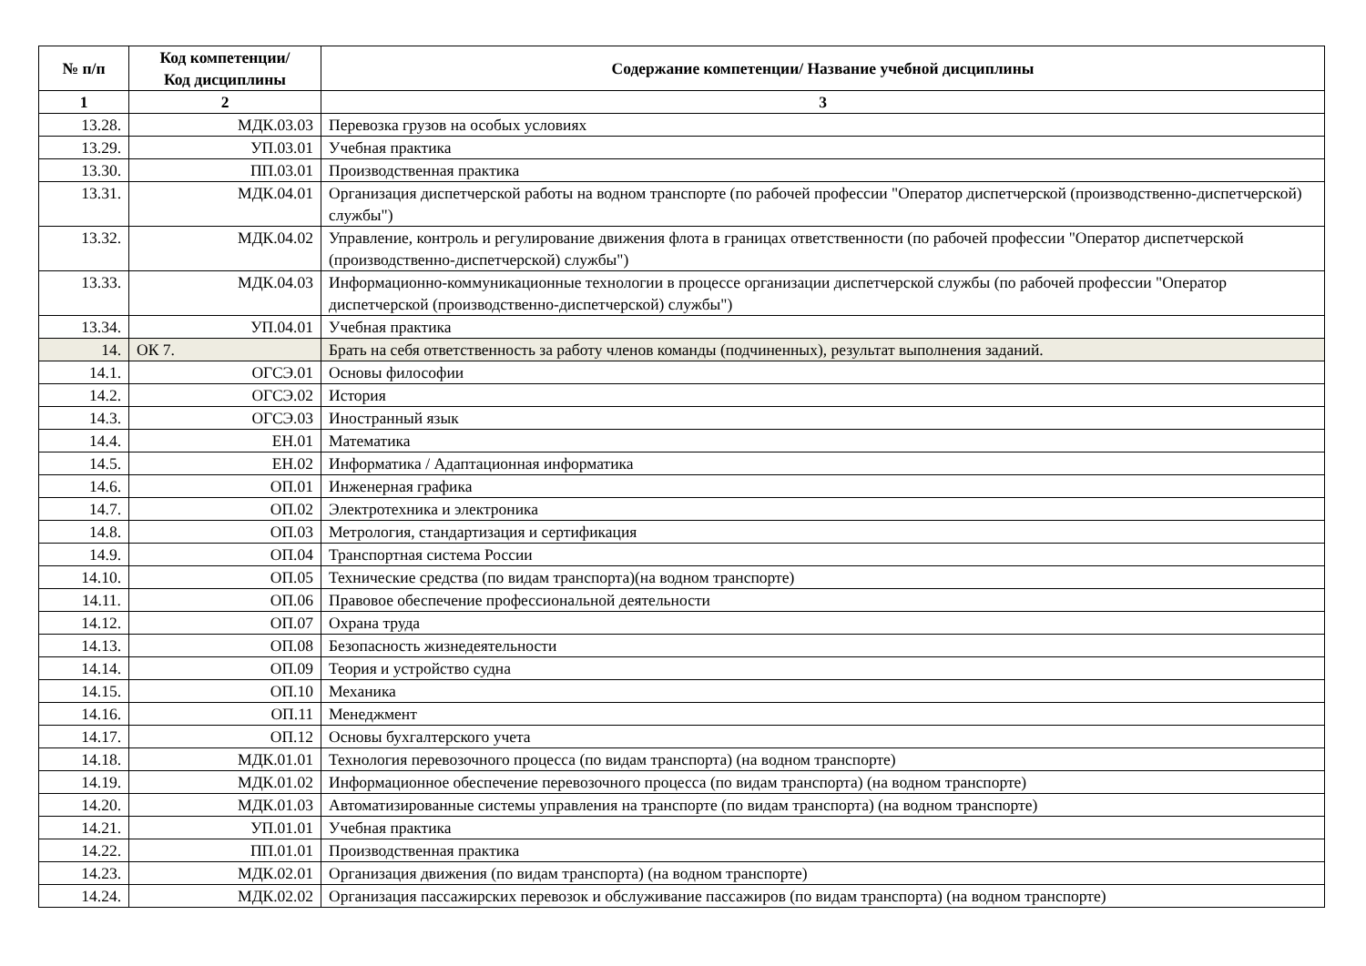| № п/п | Код компетенции/ Код дисциплины | Содержание компетенции/ Название учебной дисциплины |
| --- | --- | --- |
| 1 | 2 | 3 |
| 13.28. | МДК.03.03 | Перевозка грузов на особых условиях |
| 13.29. | УП.03.01 | Учебная практика |
| 13.30. | ПП.03.01 | Производственная практика |
| 13.31. | МДК.04.01 | Организация диспетчерской работы на водном транспорте (по рабочей профессии "Оператор диспетчерской (производственно-диспетчерской) службы") |
| 13.32. | МДК.04.02 | Управление, контроль и регулирование движения флота в границах ответственности (по рабочей профессии "Оператор диспетчерской (производственно-диспетчерской) службы") |
| 13.33. | МДК.04.03 | Информационно-коммуникационные технологии в процессе организации диспетчерской службы (по рабочей профессии "Оператор диспетчерской (производственно-диспетчерской) службы") |
| 13.34. | УП.04.01 | Учебная практика |
| 14. | ОК 7. | Брать на себя ответственность за работу членов команды (подчиненных), результат выполнения заданий. |
| 14.1. | ОГСЭ.01 | Основы философии |
| 14.2. | ОГСЭ.02 | История |
| 14.3. | ОГСЭ.03 | Иностранный язык |
| 14.4. | ЕН.01 | Математика |
| 14.5. | ЕН.02 | Информатика / Адаптационная информатика |
| 14.6. | ОП.01 | Инженерная графика |
| 14.7. | ОП.02 | Электротехника и электроника |
| 14.8. | ОП.03 | Метрология, стандартизация и сертификация |
| 14.9. | ОП.04 | Транспортная система России |
| 14.10. | ОП.05 | Технические средства (по видам транспорта)(на водном транспорте) |
| 14.11. | ОП.06 | Правовое обеспечение профессиональной деятельности |
| 14.12. | ОП.07 | Охрана труда |
| 14.13. | ОП.08 | Безопасность жизнедеятельности |
| 14.14. | ОП.09 | Теория и устройство судна |
| 14.15. | ОП.10 | Механика |
| 14.16. | ОП.11 | Менеджмент |
| 14.17. | ОП.12 | Основы бухгалтерского учета |
| 14.18. | МДК.01.01 | Технология перевозочного процесса (по видам транспорта) (на водном транспорте) |
| 14.19. | МДК.01.02 | Информационное обеспечение перевозочного процесса (по видам транспорта) (на водном транспорте) |
| 14.20. | МДК.01.03 | Автоматизированные системы управления на транспорте (по видам транспорта) (на водном транспорте) |
| 14.21. | УП.01.01 | Учебная практика |
| 14.22. | ПП.01.01 | Производственная практика |
| 14.23. | МДК.02.01 | Организация движения (по видам транспорта) (на водном транспорте) |
| 14.24. | МДК.02.02 | Организация пассажирских перевозок и обслуживание пассажиров (по видам транспорта) (на водном транспорте) |